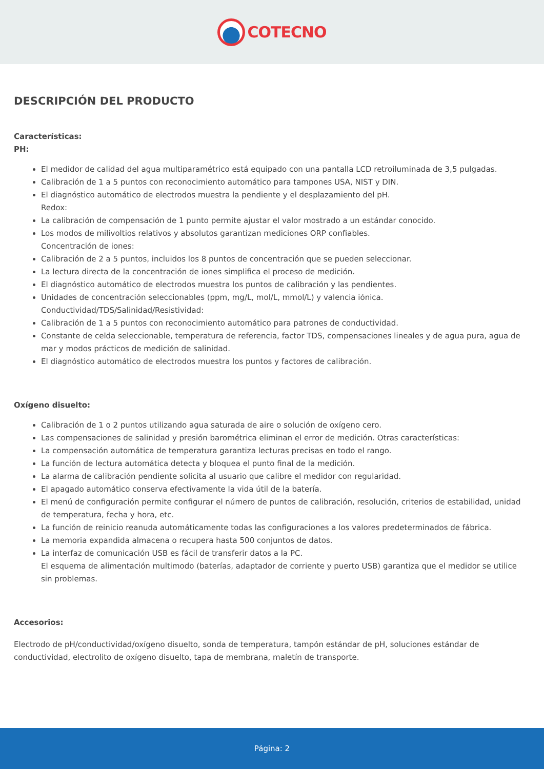COTECNO
DESCRIPCIÓN DEL PRODUCTO
Características:
PH:
El medidor de calidad del agua multiparamétrico está equipado con una pantalla LCD retroiluminada de 3,5 pulgadas.
Calibración de 1 a 5 puntos con reconocimiento automático para tampones USA, NIST y DIN.
El diagnóstico automático de electrodos muestra la pendiente y el desplazamiento del pH.
Redox:
La calibración de compensación de 1 punto permite ajustar el valor mostrado a un estándar conocido.
Los modos de milivoltios relativos y absolutos garantizan mediciones ORP confiables.
Concentración de iones:
Calibración de 2 a 5 puntos, incluidos los 8 puntos de concentración que se pueden seleccionar.
La lectura directa de la concentración de iones simplifica el proceso de medición.
El diagnóstico automático de electrodos muestra los puntos de calibración y las pendientes.
Unidades de concentración seleccionables (ppm, mg/L, mol/L, mmol/L) y valencia iónica.
Conductividad/TDS/Salinidad/Resistividad:
Calibración de 1 a 5 puntos con reconocimiento automático para patrones de conductividad.
Constante de celda seleccionable, temperatura de referencia, factor TDS, compensaciones lineales y de agua pura, agua de mar y modos prácticos de medición de salinidad.
El diagnóstico automático de electrodos muestra los puntos y factores de calibración.
Oxígeno disuelto:
Calibración de 1 o 2 puntos utilizando agua saturada de aire o solución de oxígeno cero.
Las compensaciones de salinidad y presión barométrica eliminan el error de medición. Otras características:
La compensación automática de temperatura garantiza lecturas precisas en todo el rango.
La función de lectura automática detecta y bloquea el punto final de la medición.
La alarma de calibración pendiente solicita al usuario que calibre el medidor con regularidad.
El apagado automático conserva efectivamente la vida útil de la batería.
El menú de configuración permite configurar el número de puntos de calibración, resolución, criterios de estabilidad, unidad de temperatura, fecha y hora, etc.
La función de reinicio reanuda automáticamente todas las configuraciones a los valores predeterminados de fábrica.
La memoria expandida almacena o recupera hasta 500 conjuntos de datos.
La interfaz de comunicación USB es fácil de transferir datos a la PC.
El esquema de alimentación multimodo (baterías, adaptador de corriente y puerto USB) garantiza que el medidor se utilice sin problemas.
Accesorios:
Electrodo de pH/conductividad/oxígeno disuelto, sonda de temperatura, tampón estándar de pH, soluciones estándar de conductividad, electrolito de oxígeno disuelto, tapa de membrana, maletín de transporte.
Página: 2